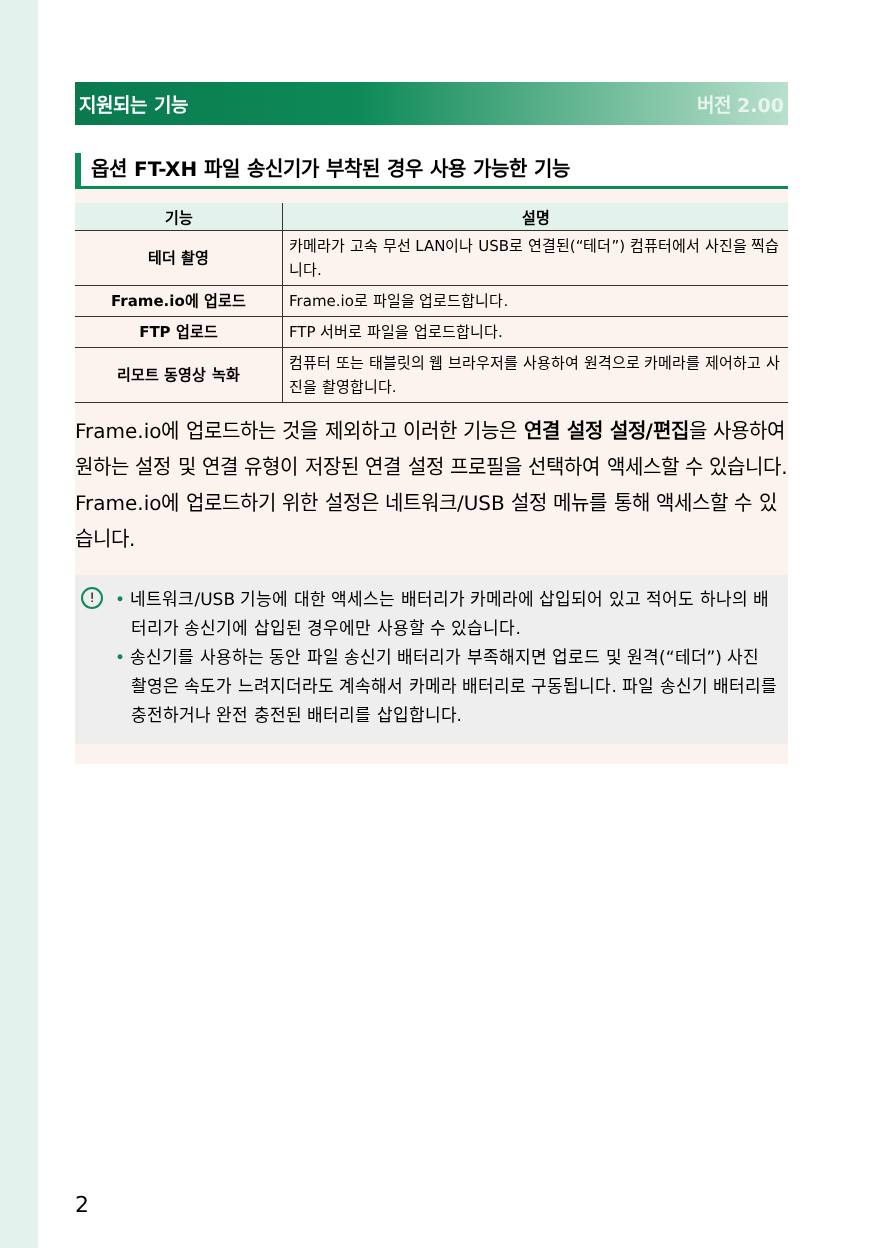지원되는 기능 버전 2.00
옵션 FT-XH 파일 송신기가 부착된 경우 사용 가능한 기능
| 기능 | 설명 |
| --- | --- |
| 테더 촬영 | 카메라가 고속 무선 LAN이나 USB로 연결된(“테더”) 컴퓨터에서 사진을 찍습니다. |
| Frame.io에 업로드 | Frame.io로 파일을 업로드합니다. |
| FTP 업로드 | FTP 서버로 파일을 업로드합니다. |
| 리모트 동영상 녹화 | 컴퓨터 또는 태블릿의 웹 브라우저를 사용하여 원격으로 카메라를 제어하고 사진을 촬영합니다. |
Frame.io에 업로드하는 것을 제외하고 이러한 기능은 연결 설정 설정/편집을 사용하여 원하는 설정 및 연결 유형이 저장된 연결 설정 프로필을 선택하여 액세스할 수 있습니다. Frame.io에 업로드하기 위한 설정은 네트워크/USB 설정 메뉴를 통해 액세스할 수 있습니다.
!
• 네트워크/USB 기능에 대한 액세스는 배터리가 카메라에 삽입되어 있고 적어도 하나의 배터리가 송신기에 삽입된 경우에만 사용할 수 있습니다.
• 송신기를 사용하는 동안 파일 송신기 배터리가 부족해지면 업로드 및 원격(“테더”) 사진 촬영은 속도가 느려지더라도 계속해서 카메라 배터리로 구동됩니다. 파일 송신기 배터리를 충전하거나 완전 충전된 배터리를 삽입합니다.
2